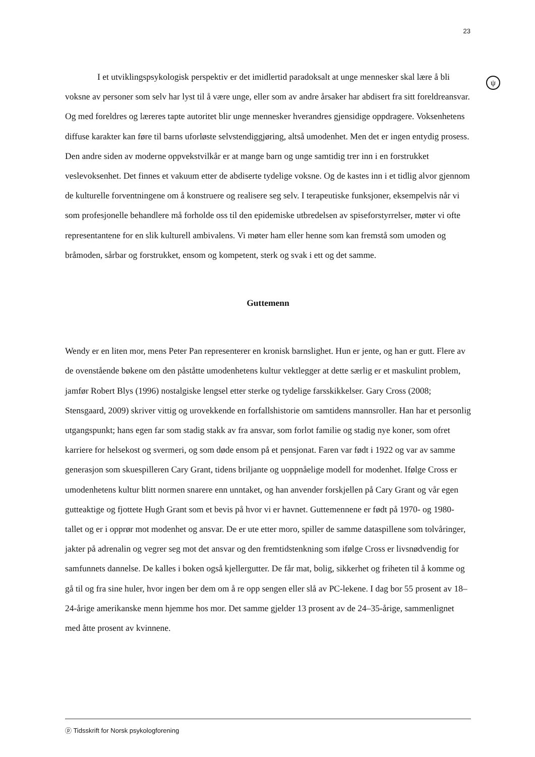23
ψ
I et utviklingspsykologisk perspektiv er det imidlertid paradoksalt at unge mennesker skal lære å bli voksne av personer som selv har lyst til å være unge, eller som av andre årsaker har abdisert fra sitt foreldreansvar. Og med foreldres og læreres tapte autoritet blir unge mennesker hverandres gjensidige oppdragere. Voksenhetens diffuse karakter kan føre til barns uforløste selvstendiggjøring, altså umodenhet. Men det er ingen entydig prosess. Den andre siden av moderne oppvekstvilkår er at mange barn og unge samtidig trer inn i en forstrukket veslevoksenhet. Det finnes et vakuum etter de abdiserte tydelige voksne. Og de kastes inn i et tidlig alvor gjennom de kulturelle forventningene om å konstruere og realisere seg selv. I terapeutiske funksjoner, eksempelvis når vi som profesjonelle behandlere må forholde oss til den epidemiske utbredelsen av spiseforstyrrelser, møter vi ofte representantene for en slik kulturell ambivalens. Vi møter ham eller henne som kan fremstå som umoden og bråmoden, sårbar og forstrukket, ensom og kompetent, sterk og svak i ett og det samme.
Guttemenn
Wendy er en liten mor, mens Peter Pan representerer en kronisk barnslighet. Hun er jente, og han er gutt. Flere av de ovenstående bøkene om den påståtte umodenhetens kultur vektlegger at dette særlig er et maskulint problem, jamfør Robert Blys (1996) nostalgiske lengsel etter sterke og tydelige farsskikkelser. Gary Cross (2008; Stensgaard, 2009) skriver vittig og urovekkende en forfallshistorie om samtidens mannsroller. Han har et personlig utgangspunkt; hans egen far som stadig stakk av fra ansvar, som forlot familie og stadig nye koner, som ofret karriere for helsekost og svermeri, og som døde ensom på et pensjonat. Faren var født i 1922 og var av samme generasjon som skuespilleren Cary Grant, tidens briljante og uoppnåelige modell for modenhet. Ifølge Cross er umodenhetens kultur blitt normen snarere enn unntaket, og han anvender forskjellen på Cary Grant og vår egen gutteaktige og fjottete Hugh Grant som et bevis på hvor vi er havnet. Guttemennene er født på 1970- og 1980-tallet og er i opprør mot modenhet og ansvar. De er ute etter moro, spiller de samme dataspillene som tolvåringer, jakter på adrenalin og vegrer seg mot det ansvar og den fremtidstenkning som ifølge Cross er livsnødvendig for samfunnets dannelse. De kalles i boken også kjellergutter. De får mat, bolig, sikkerhet og friheten til å komme og gå til og fra sine huler, hvor ingen ber dem om å re opp sengen eller slå av PC-lekene. I dag bor 55 prosent av 18–24-årige amerikanske menn hjemme hos mor. Det samme gjelder 13 prosent av de 24–35-årige, sammenlignet med åtte prosent av kvinnene.
ⓟ Tidsskrift for Norsk psykologforening